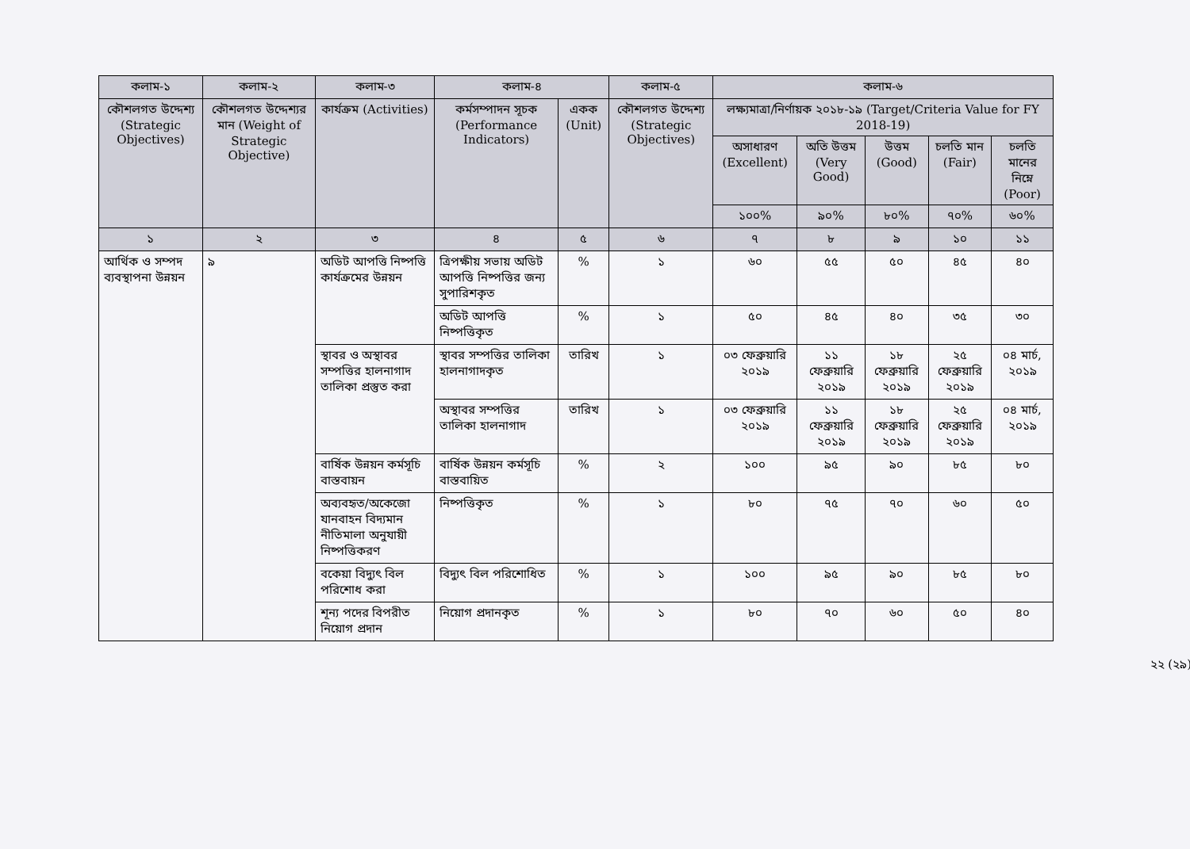| কলাম-১ | কলাম-২ | কলাম-৩ | কলাম-৪ | | কলাম-৫ | কলাম-৬ | | | | |
| --- | --- | --- | --- | --- | --- | --- | --- | --- | --- | --- |
| কৌশলগত উদ্দেশ্য (Strategic Objectives) | কৌশলগত উদ্দেশ্যর মান (Weight of Strategic Objective) | কার্যক্রম (Activities) | কর্মসম্পাদন সূচক (Performance Indicators) | একক (Unit) | কৌশলগত উদ্দেশ্য (Strategic Objectives) | লক্ষ্যমাত্রা/নির্ণায়ক ২০১৮-১৯ (Target/Criteria Value for FY 2018-19) | | | | |
| | | | | | | অসাধারণ (Excellent) | অতি উত্তম (Very Good) | উত্তম (Good) | চলতি মান (Fair) | চলতি মানের নিম্নে (Poor) |
| | | | | | | ১০০% | ৯০% | ৮০% | ৭০% | ৬০% |
| ১ | ২ | ৩ | ৪ | ৫ | ৬ | ৭ | ৮ | ৯ | ১০ | ১১ |
| আর্থিক ও সম্পদ ব্যবস্থাপনা উন্নয়ন | ৯ | অডিট আপত্তি নিষ্পত্তি কার্যক্রমের উন্নয়ন | ত্রিপক্ষীয় সভায় অডিট আপত্তি নিষ্পত্তির জন্য সুপারিশকৃত | % | ১ | ৬০ | ৫৫ | ৫০ | ৪৫ | ৪০ |
| | | | অডিট আপত্তি নিষ্পত্তিকৃত | % | ১ | ৫০ | ৪৫ | ৪০ | ৩৫ | ৩০ |
| | | স্থাবর ও অস্থাবর সম্পত্তির হালনাগাদ তালিকা প্রস্তুত করা | স্থাবর সম্পত্তির তালিকা হালনাগাদকৃত | তারিখ | ১ | ০৩ ফেব্রুয়ারি ২০১৯ | ১১ ফেব্রুয়ারি ২০১৯ | ১৮ ফেব্রুয়ারি ২০১৯ | ২৫ ফেব্রুয়ারি ২০১৯ | ০৪ মার্চ, ২০১৯ |
| | | | অস্থাবর সম্পত্তির তালিকা হালনাগাদ | তারিখ | ১ | ০৩ ফেব্রুয়ারি ২০১৯ | ১১ ফেব্রুয়ারি ২০১৯ | ১৮ ফেব্রুয়ারি ২০১৯ | ২৫ ফেব্রুয়ারি ২০১৯ | ০৪ মার্চ, ২০১৯ |
| | | বার্ষিক উন্নয়ন কর্মসূচি বাস্তবায়ন | বার্ষিক উন্নয়ন কর্মসূচি বাস্তবায়িত | % | ২ | ১০০ | ৯৫ | ৯০ | ৮৫ | ৮০ |
| | | অব্যবহৃত/অকেজো যানবাহন বিদ্যমান নীতিমালা অনুযায়ী নিষ্পত্তিকরণ | নিষ্পত্তিকৃত | % | ১ | ৮০ | ৭৫ | ৭০ | ৬০ | ৫০ |
| | | বকেয়া বিদ্যুৎ বিল পরিশোধ করা | বিদ্যুৎ বিল পরিশোধিত | % | ১ | ১০০ | ৯৫ | ৯০ | ৮৫ | ৮০ |
| | | শূন্য পদের বিপরীত নিয়োগ প্রদান | নিয়োগ প্রদানকৃত | % | ১ | ৮০ | ৭০ | ৬০ | ৫০ | ৪০ |
২২ (২৯)